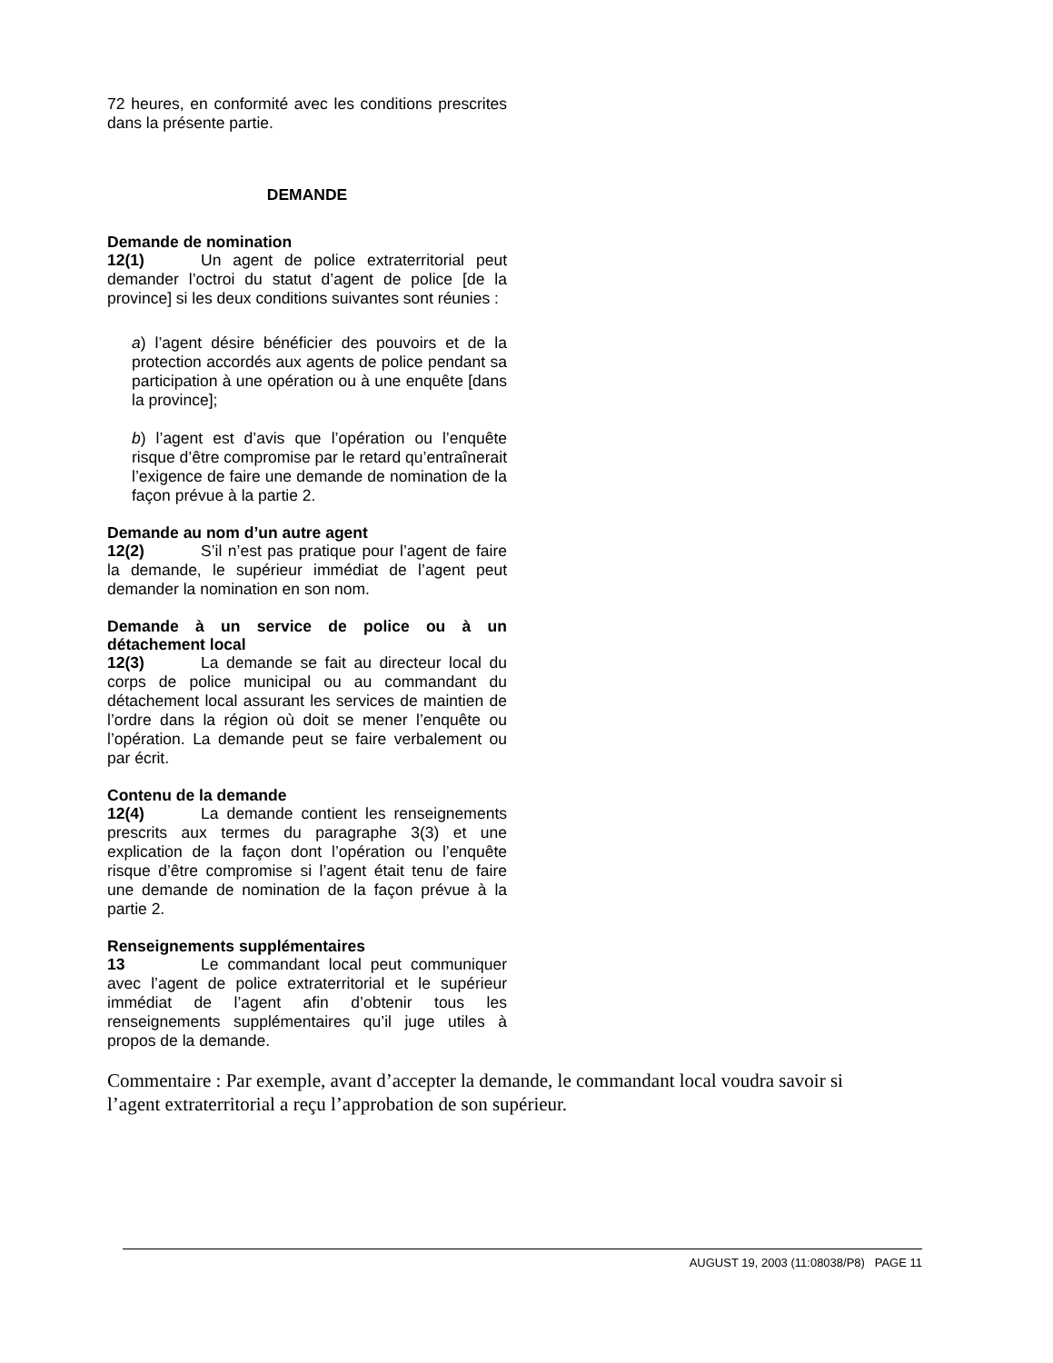72 heures, en conformité avec les conditions prescrites dans la présente partie.
DEMANDE
Demande de nomination
12(1) Un agent de police extraterritorial peut demander l’octroi du statut d’agent de police [de la province] si les deux conditions suivantes sont réunies :
a) l’agent désire bénéficier des pouvoirs et de la protection accordés aux agents de police pendant sa participation à une opération ou à une enquête [dans la province];
b) l’agent est d’avis que l’opération ou l’enquête risque d’être compromise par le retard qu’entraînerait l’exigence de faire une demande de nomination de la façon prévue à la partie 2.
Demande au nom d’un autre agent
12(2) S’il n’est pas pratique pour l’agent de faire la demande, le supérieur immédiat de l’agent peut demander la nomination en son nom.
Demande à un service de police ou à un détachement local
12(3) La demande se fait au directeur local du corps de police municipal ou au commandant du détachement local assurant les services de maintien de l’ordre dans la région où doit se mener l’enquête ou l’opération. La demande peut se faire verbalement ou par écrit.
Contenu de la demande
12(4) La demande contient les renseignements prescrits aux termes du paragraphe 3(3) et une explication de la façon dont l’opération ou l’enquête risque d’être compromise si l’agent était tenu de faire une demande de nomination de la façon prévue à la partie 2.
Renseignements supplémentaires
13 Le commandant local peut communiquer avec l’agent de police extraterritorial et le supérieur immédiat de l’agent afin d’obtenir tous les renseignements supplémentaires qu’il juge utiles à propos de la demande.
Commentaire : Par exemple, avant d’accepter la demande, le commandant local voudra savoir si l’agent extraterritorial a reçu l’approbation de son supérieur.
AUGUST 19, 2003 (11:08038/P8) PAGE 11